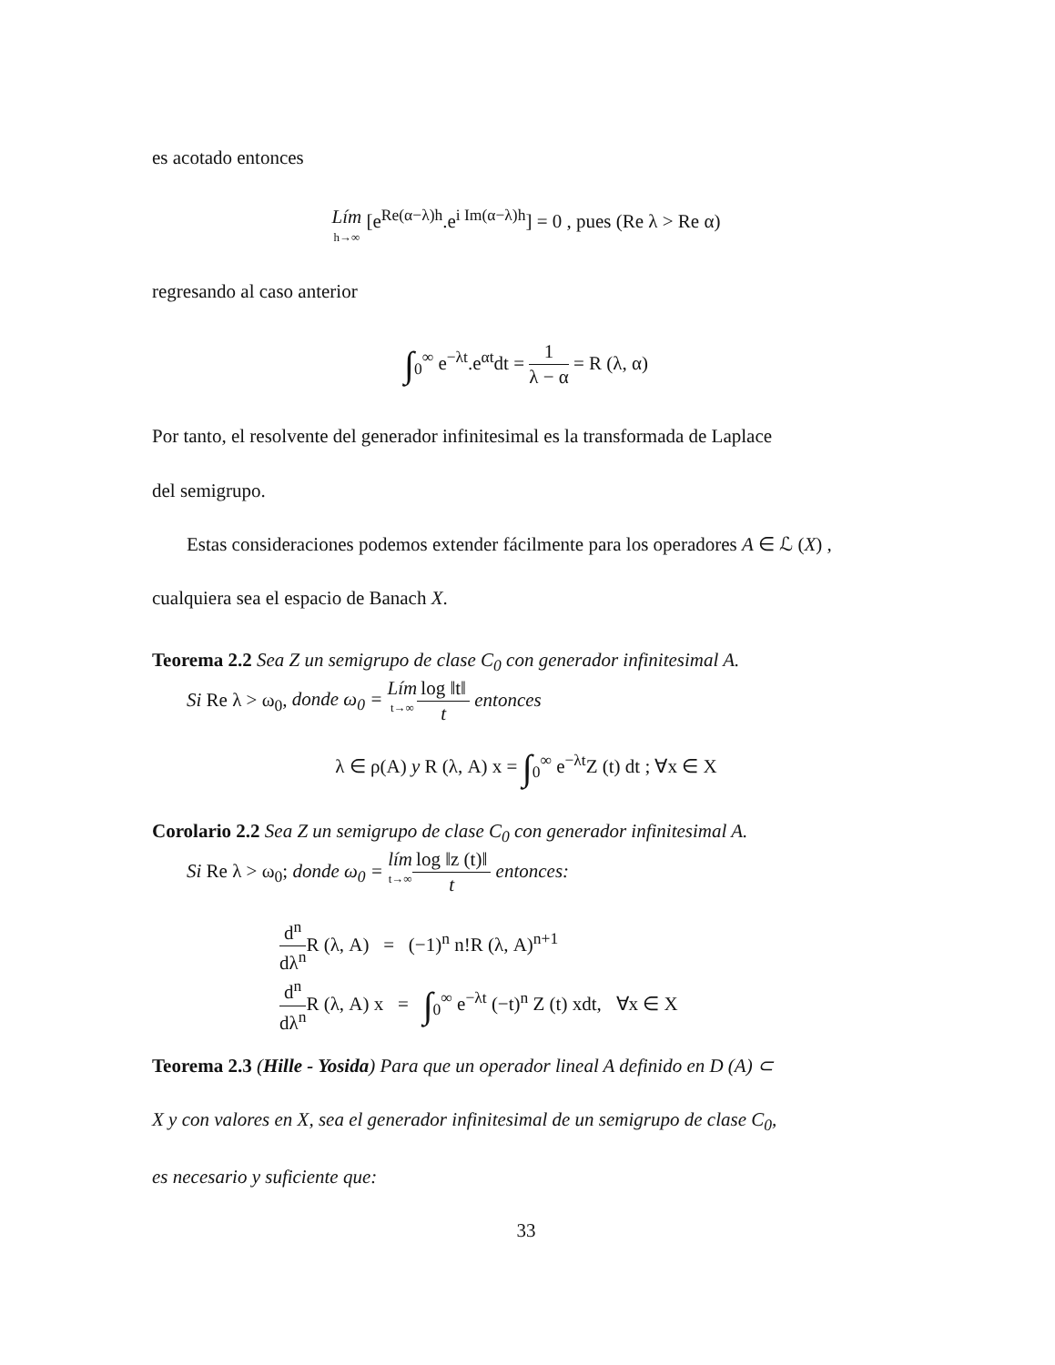es acotado entonces
Lím h→∞ [e<sup>Re(α−λ)h</sup>.e<sup>i Im(α−λ)h</sup>] = 0 , pues (Re λ > Re α)
regresando al caso anterior
∫<sub>0</sub><sup>∞</sup> e<sup>−λt</sup>.e<sup>αt</sup>dt = 1 λ − α = R (λ, α)
Por tanto, el resolvente del generador infinitesimal es la transformada de Laplace
del semigrupo.
Estas consideraciones podemos extender fácilmente para los operadores A ∈ ℒ (X) ,
cualquiera sea el espacio de Banach X.
Teorema 2.2 Sea Z un semigrupo de clase C<sub>0</sub> con generador infinitesimal A.
Si Re λ > ω<sub>0</sub>, donde ω<sub>0</sub> = Lím t→∞log ‖t‖ t entonces
λ ∈ ρ(A) y R (λ, A) x = ∫<sub>0</sub><sup>∞</sup> e<sup>−λt</sup>Z (t) dt ; ∀x ∈ X
Corolario 2.2 Sea Z un semigrupo de clase C<sub>0</sub> con generador infinitesimal A.
Si Re λ > ω<sub>0</sub>; donde ω<sub>0</sub> = lím t→∞log ‖z (t)‖ t entonces:
d<sup>n</sup> dλ<sup>n</sup> R (λ, A) = (−1)<sup>n</sup> n!R (λ, A)<sup>n+1</sup>
d<sup>n</sup> dλ<sup>n</sup> R (λ, A) x = ∫<sub>0</sub><sup>∞</sup> e<sup>−λt</sup> (−t)<sup>n</sup> Z (t) xdt, ∀x ∈ X
Teorema 2.3 (Hille - Yosida) Para que un operador lineal A definido en D (A) ⊂
X y con valores en X, sea el generador infinitesimal de un semigrupo de clase C<sub>0</sub>,
es necesario y suficiente que:
33